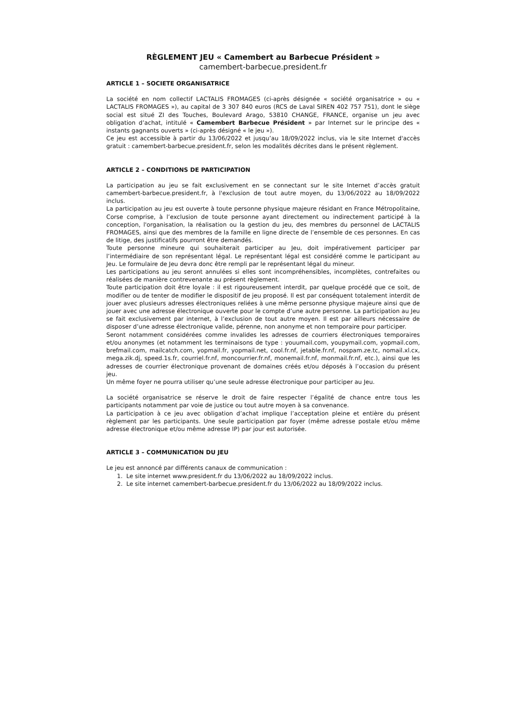RÈGLEMENT JEU « Camembert au Barbecue Président »
camembert-barbecue.president.fr
ARTICLE 1 – SOCIETE ORGANISATRICE
La société en nom collectif LACTALIS FROMAGES (ci-après désignée « société organisatrice » ou « LACTALIS FROMAGES »), au capital de 3 307 840 euros (RCS de Laval SIREN 402 757 751), dont le siège social est situé ZI des Touches, Boulevard Arago, 53810 CHANGE, FRANCE, organise un jeu avec obligation d’achat, intitulé « Camembert Barbecue Président » par Internet sur le principe des « instants gagnants ouverts » (ci-après désigné « le jeu »).
Ce jeu est accessible à partir du 13/06/2022 et jusqu’au 18/09/2022 inclus, via le site Internet d'accès gratuit : camembert-barbecue.president.fr, selon les modalités décrites dans le présent règlement.
ARTICLE 2 – CONDITIONS DE PARTICIPATION
La participation au jeu se fait exclusivement en se connectant sur le site Internet d’accès gratuit camembert-barbecue.president.fr, à l'exclusion de tout autre moyen, du 13/06/2022 au 18/09/2022 inclus.
La participation au jeu est ouverte à toute personne physique majeure résidant en France Métropolitaine, Corse comprise, à l’exclusion de toute personne ayant directement ou indirectement participé à la conception, l'organisation, la réalisation ou la gestion du jeu, des membres du personnel de LACTALIS FROMAGES, ainsi que des membres de la famille en ligne directe de l’ensemble de ces personnes. En cas de litige, des justificatifs pourront être demandés.
Toute personne mineure qui souhaiterait participer au Jeu, doit impérativement participer par l’intermédiaire de son représentant légal. Le représentant légal est considéré comme le participant au Jeu. Le formulaire de Jeu devra donc être rempli par le représentant légal du mineur.
Les participations au jeu seront annulées si elles sont incompréhensibles, incomplètes, contrefaites ou réalisées de manière contrevenante au présent règlement.
Toute participation doit être loyale : il est rigoureusement interdit, par quelque procédé que ce soit, de modifier ou de tenter de modifier le dispositif de jeu proposé. Il est par conséquent totalement interdit de jouer avec plusieurs adresses électroniques reliées à une même personne physique majeure ainsi que de jouer avec une adresse électronique ouverte pour le compte d’une autre personne. La participation au Jeu se fait exclusivement par internet, à l’exclusion de tout autre moyen. Il est par ailleurs nécessaire de disposer d’une adresse électronique valide, pérenne, non anonyme et non temporaire pour participer.
Seront notamment considérées comme invalides les adresses de courriers électroniques temporaires et/ou anonymes (et notamment les terminaisons de type : youumail.com, youpymail.com, yopmail.com, brefmail.com, mailcatch.com, yopmail.fr, yopmail.net, cool.fr.nf, jetable.fr.nf, nospam.ze.tc, nomail.xl.cx, mega.zik.dj, speed.1s.fr, courriel.fr.nf, moncourrier.fr.nf, monemail.fr.nf, monmail.fr.nf, etc.), ainsi que les adresses de courrier électronique provenant de domaines créés et/ou déposés à l’occasion du présent jeu.
Un même foyer ne pourra utiliser qu’une seule adresse électronique pour participer au Jeu.
La société organisatrice se réserve le droit de faire respecter l’égalité de chance entre tous les participants notamment par voie de justice ou tout autre moyen à sa convenance.
La participation à ce jeu avec obligation d’achat implique l’acceptation pleine et entière du présent règlement par les participants. Une seule participation par foyer (même adresse postale et/ou même adresse électronique et/ou même adresse IP) par jour est autorisée.
ARTICLE 3 – COMMUNICATION DU JEU
Le jeu est annoncé par différents canaux de communication :
1. Le site internet www.president.fr du 13/06/2022 au 18/09/2022 inclus.
2. Le site internet camembert-barbecue.president.fr du 13/06/2022 au 18/09/2022 inclus.